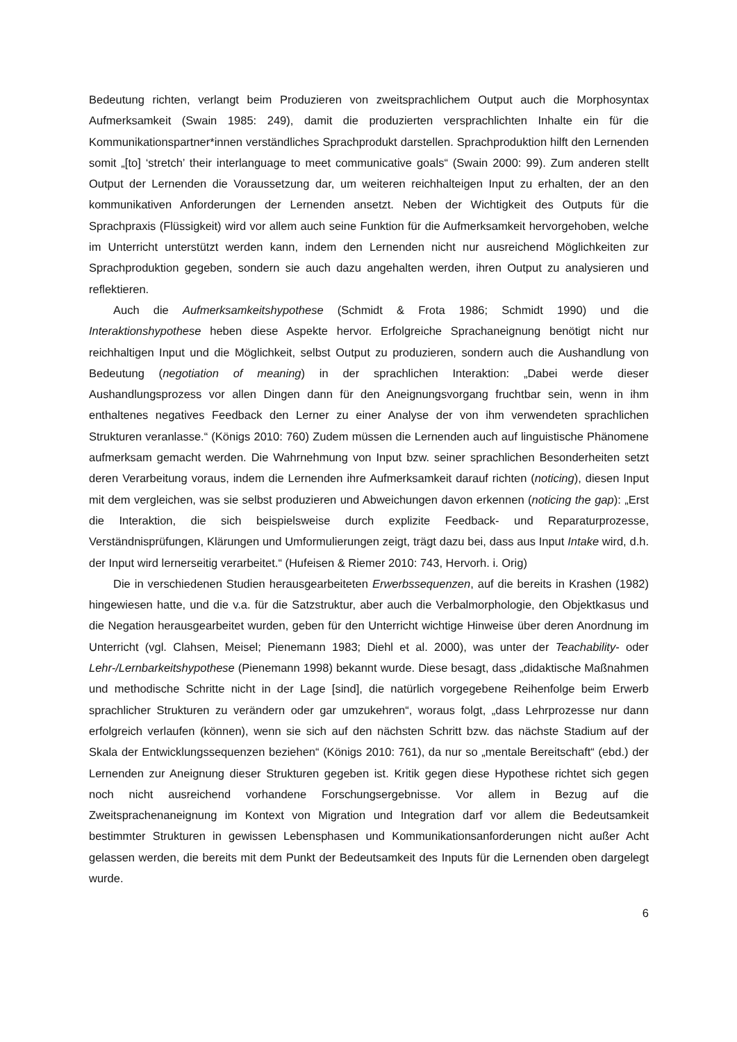Bedeutung richten, verlangt beim Produzieren von zweitsprachlichem Output auch die Morphosyntax Aufmerksamkeit (Swain 1985: 249), damit die produzierten versprachlichten Inhalte ein für die Kommunikationspartner*innen verständliches Sprachprodukt darstellen. Sprachproduktion hilft den Lernenden somit „[to] ‘stretch’ their interlanguage to meet communicative goals“ (Swain 2000: 99). Zum anderen stellt Output der Lernenden die Voraussetzung dar, um weiteren reichhalteigen Input zu erhalten, der an den kommunikativen Anforderungen der Lernenden ansetzt. Neben der Wichtigkeit des Outputs für die Sprachpraxis (Flüssigkeit) wird vor allem auch seine Funktion für die Aufmerksamkeit hervorgehoben, welche im Unterricht unterstützt werden kann, indem den Lernenden nicht nur ausreichend Möglichkeiten zur Sprachproduktion gegeben, sondern sie auch dazu angehalten werden, ihren Output zu analysieren und reflektieren.
Auch die Aufmerksamkeitshypothese (Schmidt & Frota 1986; Schmidt 1990) und die Interaktionshypothese heben diese Aspekte hervor. Erfolgreiche Sprachaneignung benötigt nicht nur reichhaltigen Input und die Möglichkeit, selbst Output zu produzieren, sondern auch die Aushandlung von Bedeutung (negotiation of meaning) in der sprachlichen Interaktion: „Dabei werde dieser Aushandlungsprozess vor allen Dingen dann für den Aneignungsvorgang fruchtbar sein, wenn in ihm enthaltenes negatives Feedback den Lerner zu einer Analyse der von ihm verwendeten sprachlichen Strukturen veranlasse.“ (Königs 2010: 760) Zudem müssen die Lernenden auch auf linguistische Phänomene aufmerksam gemacht werden. Die Wahrnehmung von Input bzw. seiner sprachlichen Besonderheiten setzt deren Verarbeitung voraus, indem die Lernenden ihre Aufmerksamkeit darauf richten (noticing), diesen Input mit dem vergleichen, was sie selbst produzieren und Abweichungen davon erkennen (noticing the gap): „Erst die Interaktion, die sich beispielsweise durch explizite Feedback- und Reparaturprozesse, Verständnisprüfungen, Klärungen und Umformulierungen zeigt, trägt dazu bei, dass aus Input Intake wird, d.h. der Input wird lernerseitig verarbeitet.“ (Hufeisen & Riemer 2010: 743, Hervorh. i. Orig)
Die in verschiedenen Studien herausgearbeiteten Erwerbssequenzen, auf die bereits in Krashen (1982) hingewiesen hatte, und die v.a. für die Satzstruktur, aber auch die Verbalmorphologie, den Objektkasus und die Negation herausgearbeitet wurden, geben für den Unterricht wichtige Hinweise über deren Anordnung im Unterricht (vgl. Clahsen, Meisel; Pienemann 1983; Diehl et al. 2000), was unter der Teachability- oder Lehr-/Lernbarkeitshypothese (Pienemann 1998) bekannt wurde. Diese besagt, dass „didaktische Maßnahmen und methodische Schritte nicht in der Lage [sind], die natürlich vorgegebene Reihenfolge beim Erwerb sprachlicher Strukturen zu verändern oder gar umzukehren“, woraus folgt, „dass Lehrprozesse nur dann erfolgreich verlaufen (können), wenn sie sich auf den nächsten Schritt bzw. das nächste Stadium auf der Skala der Entwicklungssequenzen beziehen“ (Königs 2010: 761), da nur so „mentale Bereitschaft“ (ebd.) der Lernenden zur Aneignung dieser Strukturen gegeben ist. Kritik gegen diese Hypothese richtet sich gegen noch nicht ausreichend vorhandene Forschungsergebnisse. Vor allem in Bezug auf die Zweitsprachenaneignung im Kontext von Migration und Integration darf vor allem die Bedeutsamkeit bestimmter Strukturen in gewissen Lebensphasen und Kommunikationsanforderungen nicht außer Acht gelassen werden, die bereits mit dem Punkt der Bedeutsamkeit des Inputs für die Lernenden oben dargelegt wurde.
6